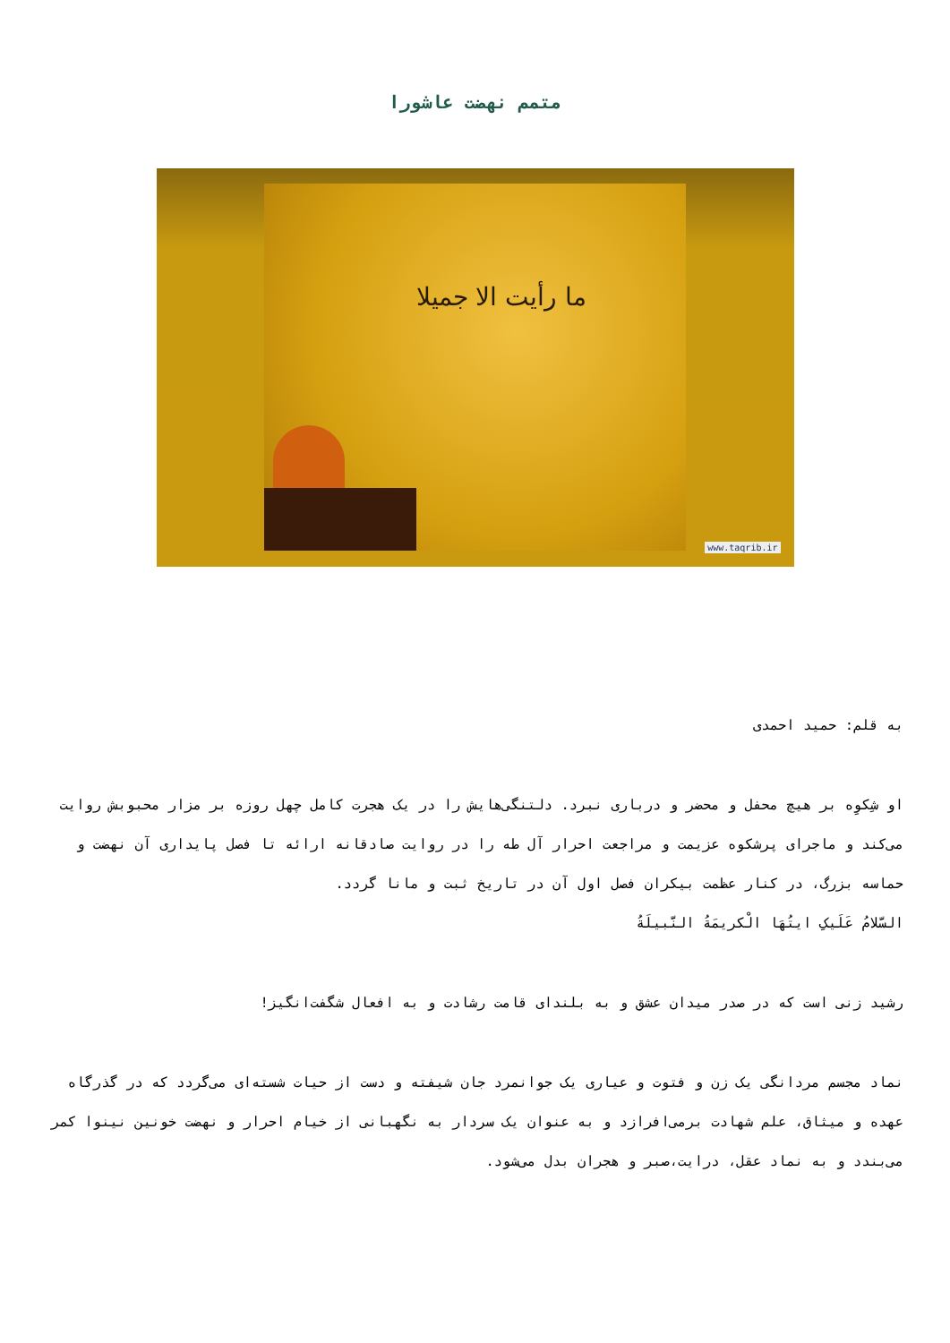متمم نهضت عاشورا
ما رأیت الا جمیلا
www.taqrib.ir
به قلم: حمید احمدی
او شِکوِه بر هیچ محفل و محضر و درباری نبرد. دلتنگی‌هایش را در یک هجرت کامل چهل روزه بر مزار محبوبش روایت می‌کند و ماجرای پرشکوه عزیمت و مراجعت احرار آل طه را در روایت صادقانه ارائه تا فصل پایداری آن نهضت و حماسه بزرگ، در کنار عظمت بیکران فصل اول آن در تاریخ ثبت و مانا گردد.
السَّلامُ عَلَیکِ ایتُهَا الْکریمَةُ النَّبیلَةُ
رشید زنی است که در صدر میدان عشق و به بلندای قامت رشادت و به افعال شگفت‌انگیز!
نماد مجسم مردانگی یک زن و فتوت و عیاری یک جوانمرد جان شیفته و دست از حیات شسته‌ای می‌گردد که در گذرگاه عهده و میثاق، علم شهادت برمی‌افرازد و به عنوان یک سردار به نگهبانی از خیام احرار و نهضت خونین نینوا کمر می‌بندد و به نماد عقل، درایت،صبر و هجران بدل می‌شود.